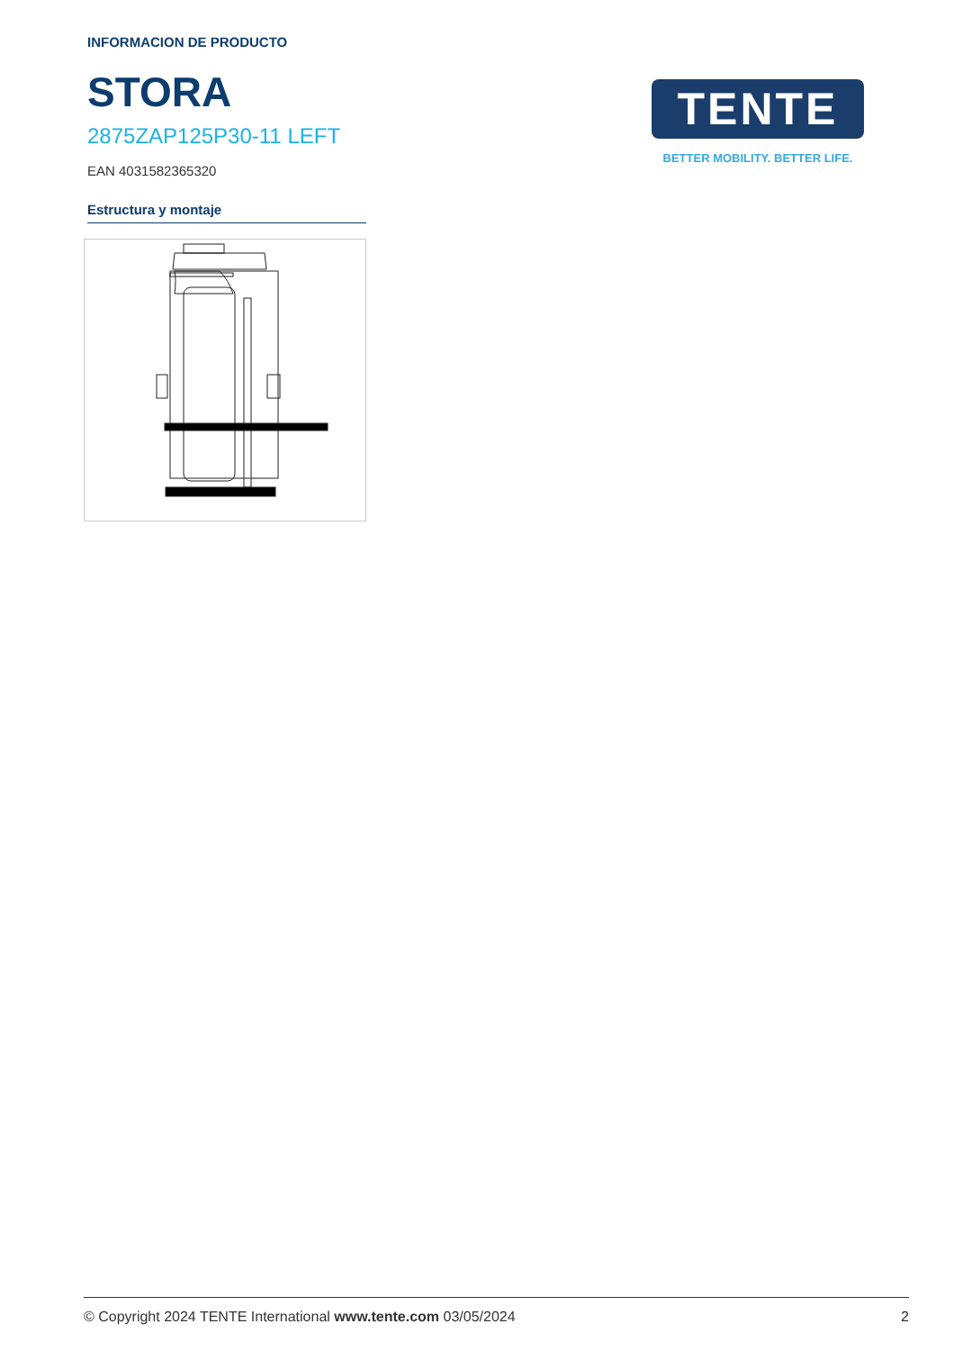INFORMACION DE PRODUCTO
STORA
2875ZAP125P30-11 LEFT
EAN 4031582365320
Estructura y montaje
TENTE
BETTER MOBILITY. BETTER LIFE.
© Copyright 2024 TENTE International www.tente.com 03/05/2024 2